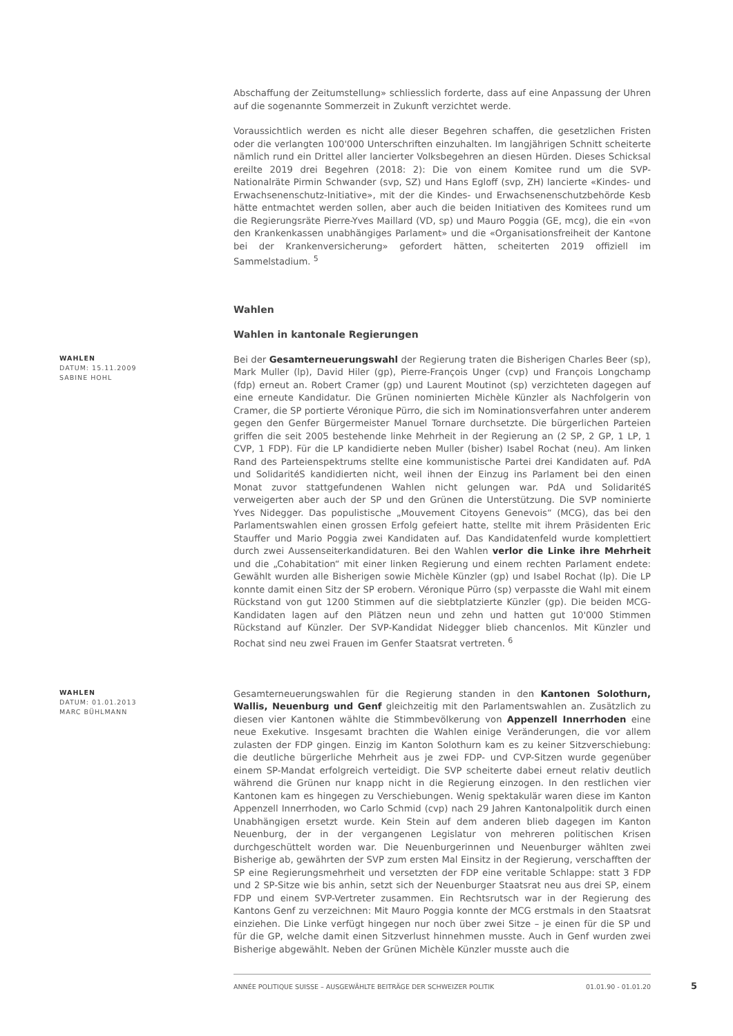Abschaffung der Zeitumstellung» schliesslich forderte, dass auf eine Anpassung der Uhren auf die sogenannte Sommerzeit in Zukunft verzichtet werde.
Voraussichtlich werden es nicht alle dieser Begehren schaffen, die gesetzlichen Fristen oder die verlangten 100'000 Unterschriften einzuhalten. Im langjährigen Schnitt scheiterte nämlich rund ein Drittel aller lancierter Volksbegehren an diesen Hürden. Dieses Schicksal ereilte 2019 drei Begehren (2018: 2): Die von einem Komitee rund um die SVP-Nationalräte Pirmin Schwander (svp, SZ) und Hans Egloff (svp, ZH) lancierte «Kindes- und Erwachsenenschutz-Initiative», mit der die Kindes- und Erwachsenenschutzbehörde Kesb hätte entmachtet werden sollen, aber auch die beiden Initiativen des Komitees rund um die Regierungsräte Pierre-Yves Maillard (VD, sp) und Mauro Poggia (GE, mcg), die ein «von den Krankenkassen unabhängiges Parlament» und die «Organisationsfreiheit der Kantone bei der Krankenversicherung» gefordert hätten, scheiterten 2019 offiziell im Sammelstadium. <sup>5</sup>
Wahlen
Wahlen in kantonale Regierungen
WAHLEN
DATUM: 15.11.2009
SABINE HOHL
Bei der Gesamterneuerungswahl der Regierung traten die Bisherigen Charles Beer (sp), Mark Muller (lp), David Hiler (gp), Pierre-François Unger (cvp) und François Longchamp (fdp) erneut an. Robert Cramer (gp) und Laurent Moutinot (sp) verzichteten dagegen auf eine erneute Kandidatur. Die Grünen nominierten Michèle Künzler als Nachfolgerin von Cramer, die SP portierte Véronique Pürro, die sich im Nominationsverfahren unter anderem gegen den Genfer Bürgermeister Manuel Tornare durchsetzte. Die bürgerlichen Parteien griffen die seit 2005 bestehende linke Mehrheit in der Regierung an (2 SP, 2 GP, 1 LP, 1 CVP, 1 FDP). Für die LP kandidierte neben Muller (bisher) Isabel Rochat (neu). Am linken Rand des Parteienspektrums stellte eine kommunistische Partei drei Kandidaten auf. PdA und SolidaritéS kandidierten nicht, weil ihnen der Einzug ins Parlament bei den einen Monat zuvor stattgefundenen Wahlen nicht gelungen war. PdA und SolidaritéS verweigerten aber auch der SP und den Grünen die Unterstützung. Die SVP nominierte Yves Nidegger. Das populistische „Mouvement Citoyens Genevois“ (MCG), das bei den Parlamentswahlen einen grossen Erfolg gefeiert hatte, stellte mit ihrem Präsidenten Eric Stauffer und Mario Poggia zwei Kandidaten auf. Das Kandidatenfeld wurde komplettiert durch zwei Aussenseiterkandidaturen. Bei den Wahlen verlor die Linke ihre Mehrheit und die „Cohabitation“ mit einer linken Regierung und einem rechten Parlament endete: Gewählt wurden alle Bisherigen sowie Michèle Künzler (gp) und Isabel Rochat (lp). Die LP konnte damit einen Sitz der SP erobern. Véronique Pürro (sp) verpasste die Wahl mit einem Rückstand von gut 1200 Stimmen auf die siebtplatzierte Künzler (gp). Die beiden MCG-Kandidaten lagen auf den Plätzen neun und zehn und hatten gut 10'000 Stimmen Rückstand auf Künzler. Der SVP-Kandidat Nidegger blieb chancenlos. Mit Künzler und Rochat sind neu zwei Frauen im Genfer Staatsrat vertreten. <sup>6</sup>
WAHLEN
DATUM: 01.01.2013
MARC BÜHLMANN
Gesamterneuerungswahlen für die Regierung standen in den Kantonen Solothurn, Wallis, Neuenburg und Genf gleichzeitig mit den Parlamentswahlen an. Zusätzlich zu diesen vier Kantonen wählte die Stimmbevölkerung von Appenzell Innerrhoden eine neue Exekutive. Insgesamt brachten die Wahlen einige Veränderungen, die vor allem zulasten der FDP gingen. Einzig im Kanton Solothurn kam es zu keiner Sitzverschiebung: die deutliche bürgerliche Mehrheit aus je zwei FDP- und CVP-Sitzen wurde gegenüber einem SP-Mandat erfolgreich verteidigt. Die SVP scheiterte dabei erneut relativ deutlich während die Grünen nur knapp nicht in die Regierung einzogen. In den restlichen vier Kantonen kam es hingegen zu Verschiebungen. Wenig spektakulär waren diese im Kanton Appenzell Innerrhoden, wo Carlo Schmid (cvp) nach 29 Jahren Kantonalpolitik durch einen Unabhängigen ersetzt wurde. Kein Stein auf dem anderen blieb dagegen im Kanton Neuenburg, der in der vergangenen Legislatur von mehreren politischen Krisen durchgeschüttelt worden war. Die Neuenburgerinnen und Neuenburger wählten zwei Bisherige ab, gewährten der SVP zum ersten Mal Einsitz in der Regierung, verschafften der SP eine Regierungsmehrheit und versetzten der FDP eine veritable Schlappe: statt 3 FDP und 2 SP-Sitze wie bis anhin, setzt sich der Neuenburger Staatsrat neu aus drei SP, einem FDP und einem SVP-Vertreter zusammen. Ein Rechtsrutsch war in der Regierung des Kantons Genf zu verzeichnen: Mit Mauro Poggia konnte der MCG erstmals in den Staatsrat einziehen. Die Linke verfügt hingegen nur noch über zwei Sitze – je einen für die SP und für die GP, welche damit einen Sitzverlust hinnehmen musste. Auch in Genf wurden zwei Bisherige abgewählt. Neben der Grünen Michèle Künzler musste auch die
ANNÉE POLITIQUE SUISSE – AUSGEWÄHLTE BEITRÄGE DER SCHWEIZER POLITIK 01.01.90 - 01.01.20
5